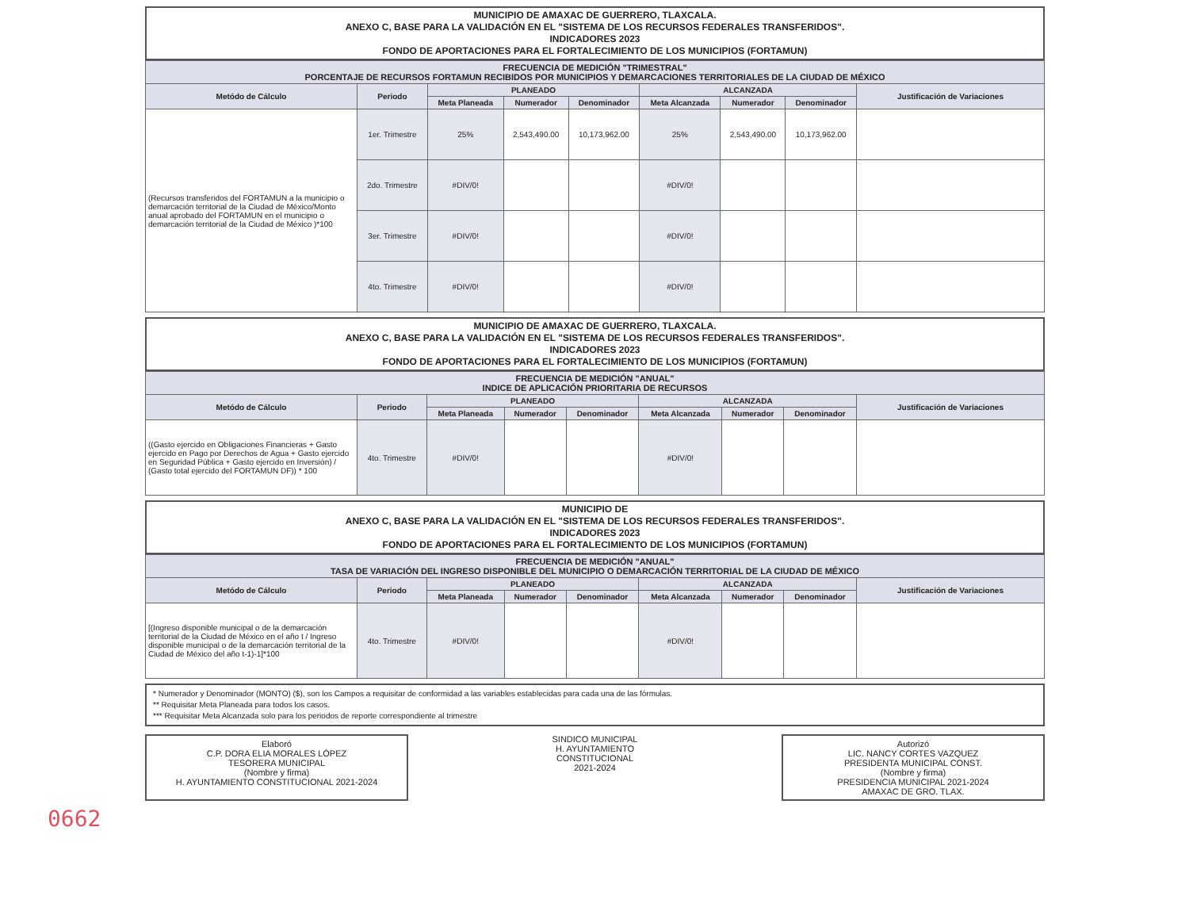MUNICIPIO DE AMAXAC DE GUERRERO, TLAXCALA.
ANEXO C, BASE PARA LA VALIDACIÓN EN EL "SISTEMA DE LOS RECURSOS FEDERALES TRANSFERIDOS".
INDICADORES 2023
FONDO DE APORTACIONES PARA EL FORTALECIMIENTO DE LOS MUNICIPIOS (FORTAMUN)
| FRECUENCIA DE MEDICIÓN "TRIMESTRAL" PORCENTAJE DE RECURSOS FORTAMUN RECIBIDOS POR MUNICIPIOS Y DEMARCACIONES TERRITORIALES DE LA CIUDAD DE MÉXICO | | | | | | | | |
| Metódo de Cálculo | Periodo | PLANEADO | | | ALCANZADA | | | Justificación de Variaciones |
| | | Meta Planeada | Numerador | Denominador | Meta Alcanzada | Numerador | Denominador | |
| (Recursos transferidos del FORTAMUN a la municipio o demarcación territorial de la Ciudad de México/Monto anual aprobado del FORTAMUN en el municipio o demarcación territorial de la Ciudad de México )*100 | 1er. Trimestre | 25% | 2,543,490.00 | 10,173,962.00 | 25% | 2,543,490.00 | 10,173,962.00 | |
| | 2do. Trimestre | #DIV/0! | | | #DIV/0! | | | |
| | 3er. Trimestre | #DIV/0! | | | #DIV/0! | | | |
| | 4to. Trimestre | #DIV/0! | | | #DIV/0! | | | |
MUNICIPIO DE AMAXAC DE GUERRERO, TLAXCALA.
ANEXO C, BASE PARA LA VALIDACIÓN EN EL "SISTEMA DE LOS RECURSOS FEDERALES TRANSFERIDOS".
INDICADORES 2023
FONDO DE APORTACIONES PARA EL FORTALECIMIENTO DE LOS MUNICIPIOS (FORTAMUN)
| FRECUENCIA DE MEDICIÓN "ANUAL" INDICE DE APLICACIÓN PRIORITARIA DE RECURSOS | | | | | | | | |
| Metódo de Cálculo | Periodo | PLANEADO | | | ALCANZADA | | | Justificación de Variaciones |
| | | Meta Planeada | Numerador | Denominador | Meta Alcanzada | Numerador | Denominador | |
| ((Gasto ejercido en Obligaciones Financieras + Gasto ejercido en Pago por Derechos de Agua + Gasto ejercido en Seguridad Pública + Gasto ejercido en Inversión) / (Gasto total ejercido del FORTAMUN DF)) * 100 | 4to. Trimestre | #DIV/0! | | | #DIV/0! | | | |
MUNICIPIO DE
ANEXO C, BASE PARA LA VALIDACIÓN EN EL "SISTEMA DE LOS RECURSOS FEDERALES TRANSFERIDOS".
INDICADORES 2023
FONDO DE APORTACIONES PARA EL FORTALECIMIENTO DE LOS MUNICIPIOS (FORTAMUN)
| FRECUENCIA DE MEDICIÓN "ANUAL" TASA DE VARIACIÓN DEL INGRESO DISPONIBLE DEL MUNICIPIO O DEMARCACIÓN TERRITORIAL DE LA CIUDAD DE MÉXICO | | | | | | | | |
| Metódo de Cálculo | Periodo | PLANEADO | | | ALCANZADA | | | Justificación de Variaciones |
| | | Meta Planeada | Numerador | Denominador | Meta Alcanzada | Numerador | Denominador | |
| [(Ingreso disponible municipal o de la demarcación territorial de la Ciudad de México en el año t / Ingreso disponible municipal o de la demarcación territorial de la Ciudad de México del año t-1)-1]*100 | 4to. Trimestre | #DIV/0! | | | #DIV/0! | | | |
* Numerador y Denominador (MONTO) ($), son los Campos a requisitar de conformidad a las variables establecidas para cada una de las fórmulas.
** Requisitar Meta Planeada para todos los casos.
*** Requisitar Meta Alcanzada solo para los periodos de reporte correspondiente al trimestre
Elaboró
C.P. DORA ELIA MORALES LÓPEZ
TESORERA MUNICIPAL
(Nombre y firma)
H. AYUNTAMIENTO CONSTITUCIONAL 2021-2024
SINDICO MUNICIPAL
H. AYUNTAMIENTO
CONSTITUCIONAL
2021-2024
Autorizó
LIC. NANCY CORTES VAZQUEZ
PRESIDENTA MUNICIPAL CONST.
(Nombre y firma)
PRESIDENCIA MUNICIPAL 2021-2024
AMAXAC DE GRO. TLAX.
0662